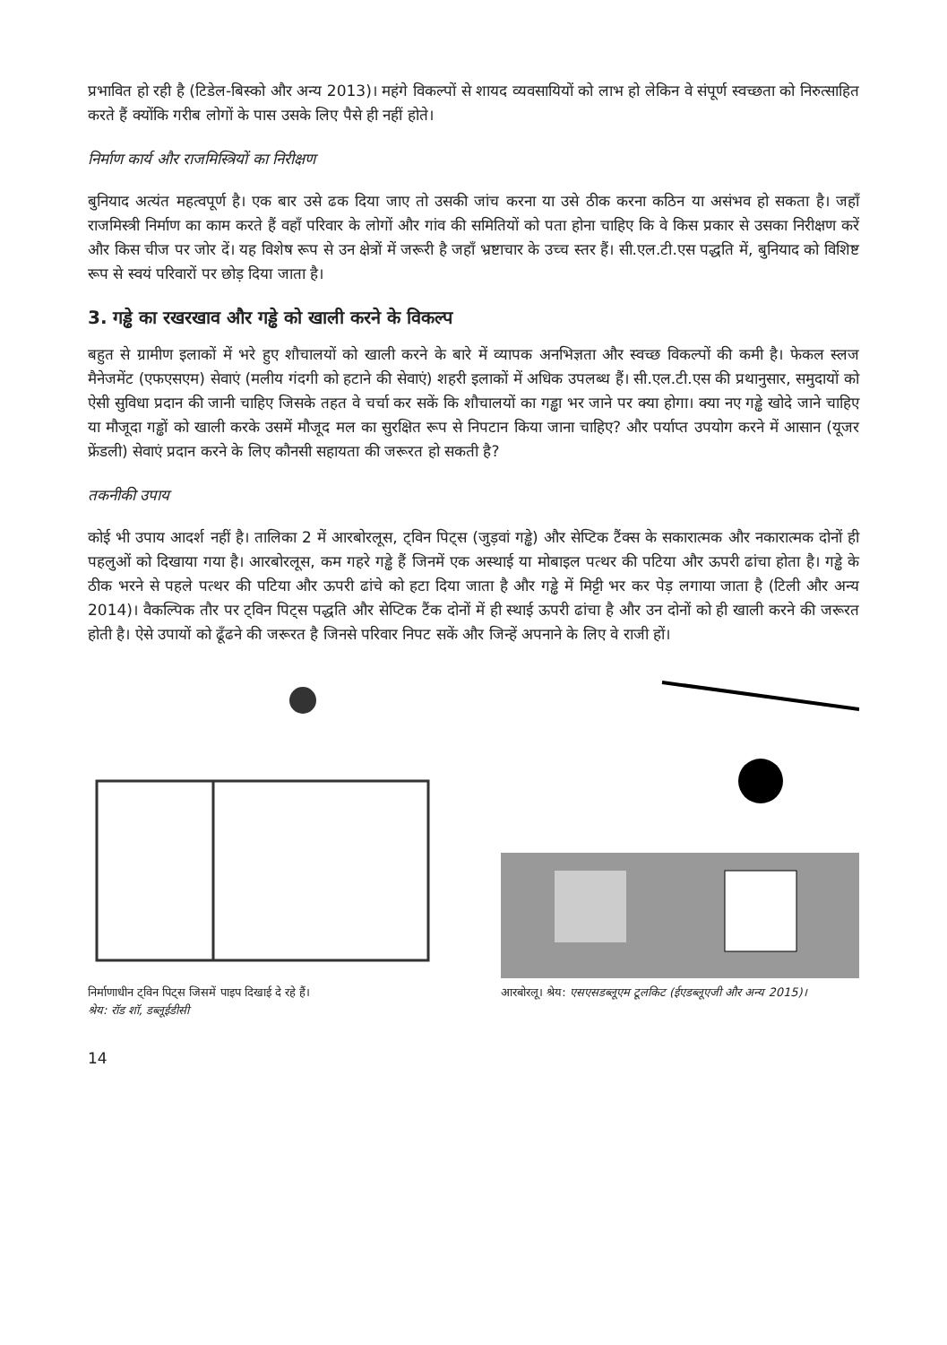प्रभावित हो रही है (टिडेल-बिस्को और अन्य 2013)। महंगे विकल्पों से शायद व्यवसायियों को लाभ हो लेकिन वे संपूर्ण स्वच्छता को निरुत्साहित करते हैं क्योंकि गरीब लोगों के पास उसके लिए पैसे ही नहीं होते।
निर्माण कार्य और राजमिस्त्रियों का निरीक्षण
बुनियाद अत्यंत महत्वपूर्ण है। एक बार उसे ढक दिया जाए तो उसकी जांच करना या उसे ठीक करना कठिन या असंभव हो सकता है। जहाँ राजमिस्त्री निर्माण का काम करते हैं वहाँ परिवार के लोगों और गांव की समितियों को पता होना चाहिए कि वे किस प्रकार से उसका निरीक्षण करें और किस चीज पर जोर दें। यह विशेष रूप से उन क्षेत्रों में जरूरी है जहाँ भ्रष्टाचार के उच्च स्तर हैं। सी.एल.टी.एस पद्धति में, बुनियाद को विशिष्ट रूप से स्वयं परिवारों पर छोड़ दिया जाता है।
3. गड्ढे का रखरखाव और गड्ढे को खाली करने के विकल्प
बहुत से ग्रामीण इलाकों में भरे हुए शौचालयों को खाली करने के बारे में व्यापक अनभिज्ञता और स्वच्छ विकल्पों की कमी है। फेकल स्लज मैनेजमेंट (एफएसएम) सेवाएं (मलीय गंदगी को हटाने की सेवाएं) शहरी इलाकों में अधिक उपलब्ध हैं। सी.एल.टी.एस की प्रथानुसार, समुदायों को ऐसी सुविधा प्रदान की जानी चाहिए जिसके तहत वे चर्चा कर सकें कि शौचालयों का गड्ढा भर जाने पर क्या होगा। क्या नए गड्ढे खोदे जाने चाहिए या मौजूदा गड्ढों को खाली करके उसमें मौजूद मल का सुरक्षित रूप से निपटान किया जाना चाहिए? और पर्याप्त उपयोग करने में आसान (यूजर फ्रेंडली) सेवाएं प्रदान करने के लिए कौनसी सहायता की जरूरत हो सकती है?
तकनीकी उपाय
कोई भी उपाय आदर्श नहीं है। तालिका 2 में आरबोरलूस, ट्विन पिट्स (जुड़वां गड्ढे) और सेप्टिक टैंक्स के सकारात्मक और नकारात्मक दोनों ही पहलुओं को दिखाया गया है। आरबोरलूस, कम गहरे गड्ढे हैं जिनमें एक अस्थाई या मोबाइल पत्थर की पटिया और ऊपरी ढांचा होता है। गड्ढे के ठीक भरने से पहले पत्थर की पटिया और ऊपरी ढांचे को हटा दिया जाता है और गड्ढे में मिट्टी भर कर पेड़ लगाया जाता है (टिली और अन्य 2014)। वैकल्पिक तौर पर ट्विन पिट्स पद्धति और सेप्टिक टैंक दोनों में ही स्थाई ऊपरी ढांचा है और उन दोनों को ही खाली करने की जरूरत होती है। ऐसे उपायों को ढूँढने की जरूरत है जिनसे परिवार निपट सकें और जिन्हें अपनाने के लिए वे राजी हों।
निर्माणाधीन ट्विन पिट्स जिसमें पाइप दिखाई दे रहे हैं।
श्रेय: रॉड शॉ, डब्लूईडीसी
आरबोरलू। श्रेय: एसएसडब्लूएम टूलकिट (ईएडब्लूएजी और अन्य 2015)।
14